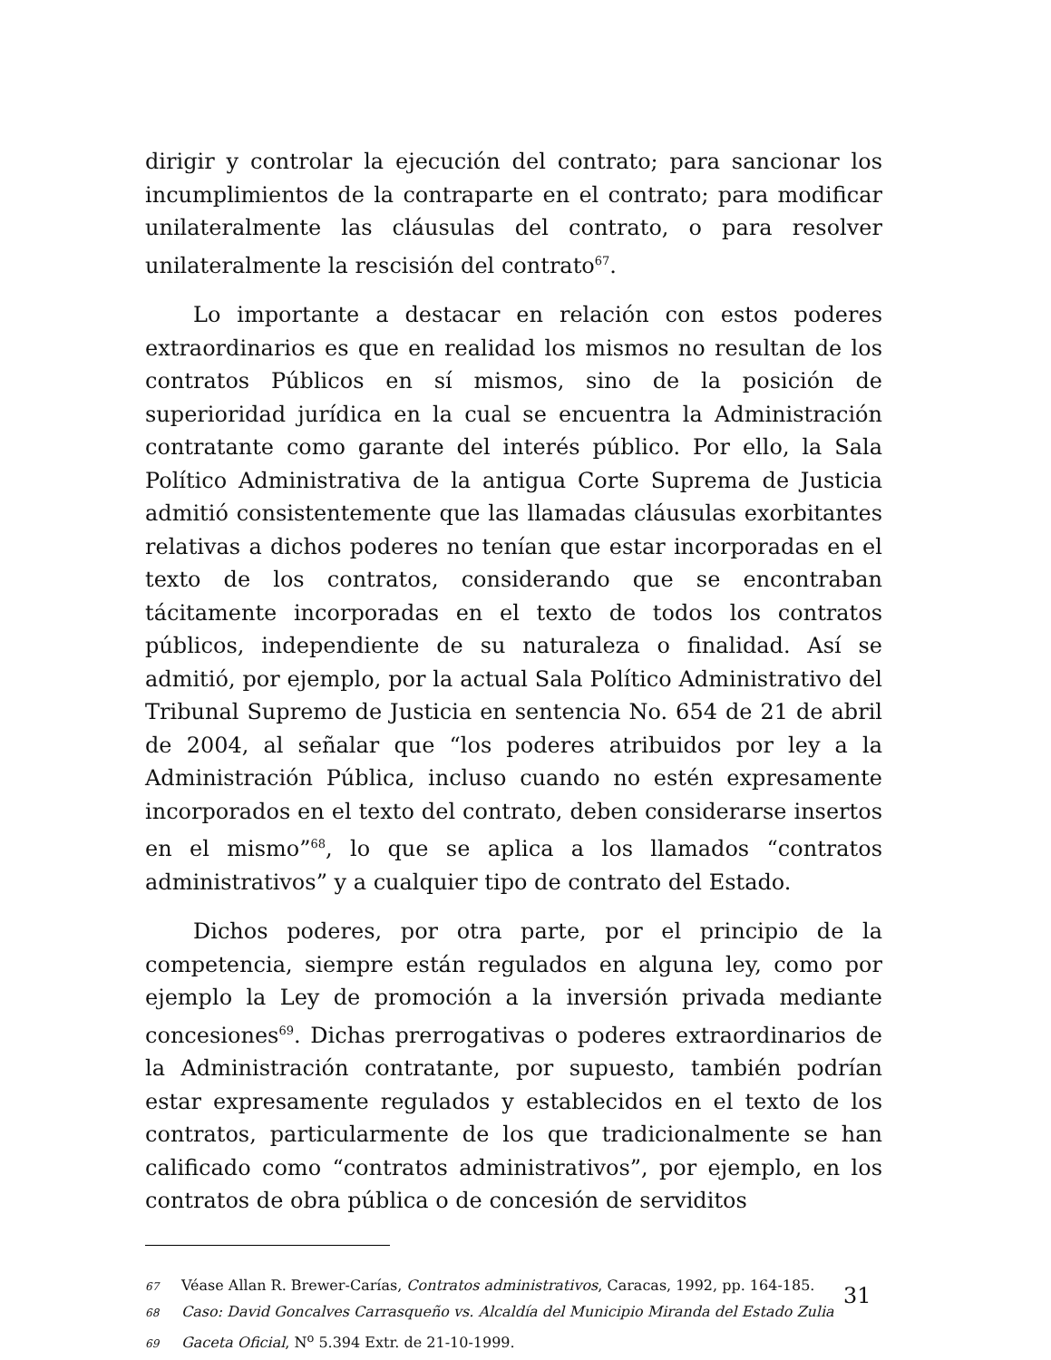dirigir y controlar la ejecución del contrato; para sancionar los incumplimientos de la contraparte en el contrato; para modificar unilateralmente las cláusulas del contrato, o para resolver unilateralmente la rescisión del contrato<sup>67</sup>.
Lo importante a destacar en relación con estos poderes extraordinarios es que en realidad los mismos no resultan de los contratos Públicos en sí mismos, sino de la posición de superioridad jurídica en la cual se encuentra la Administración contratante como garante del interés público. Por ello, la Sala Político Administrativa de la antigua Corte Suprema de Justicia admitió consistentemente que las llamadas cláusulas exorbitantes relativas a dichos poderes no tenían que estar incorporadas en el texto de los contratos, considerando que se encontraban tácitamente incorporadas en el texto de todos los contratos públicos, independiente de su naturaleza o finalidad. Así se admitió, por ejemplo, por la actual Sala Político Administrativo del Tribunal Supremo de Justicia en sentencia No. 654 de 21 de abril de 2004, al señalar que “los poderes atribuidos por ley a la Administración Pública, incluso cuando no estén expresamente incorporados en el texto del contrato, deben considerarse insertos en el mismo”<sup>68</sup>, lo que se aplica a los llamados “contratos administrativos” y a cualquier tipo de contrato del Estado.
Dichos poderes, por otra parte, por el principio de la competencia, siempre están regulados en alguna ley, como por ejemplo la Ley de promoción a la inversión privada mediante concesiones<sup>69</sup>. Dichas prerrogativas o poderes extraordinarios de la Administración contratante, por supuesto, también podrían estar expresamente regulados y establecidos en el texto de los contratos, particularmente de los que tradicionalmente se han calificado como “contratos administrativos”, por ejemplo, en los contratos de obra pública o de concesión de serviditos
67 Véase Allan R. Brewer-Carías, Contratos administrativos, Caracas, 1992, pp. 164-185.
68 Caso: David Goncalves Carrasqueño vs. Alcaldía del Municipio Miranda del Estado Zulia
69 Gaceta Oficial, N<sup>o</sup> 5.394 Extr. de 21-10-1999.
31